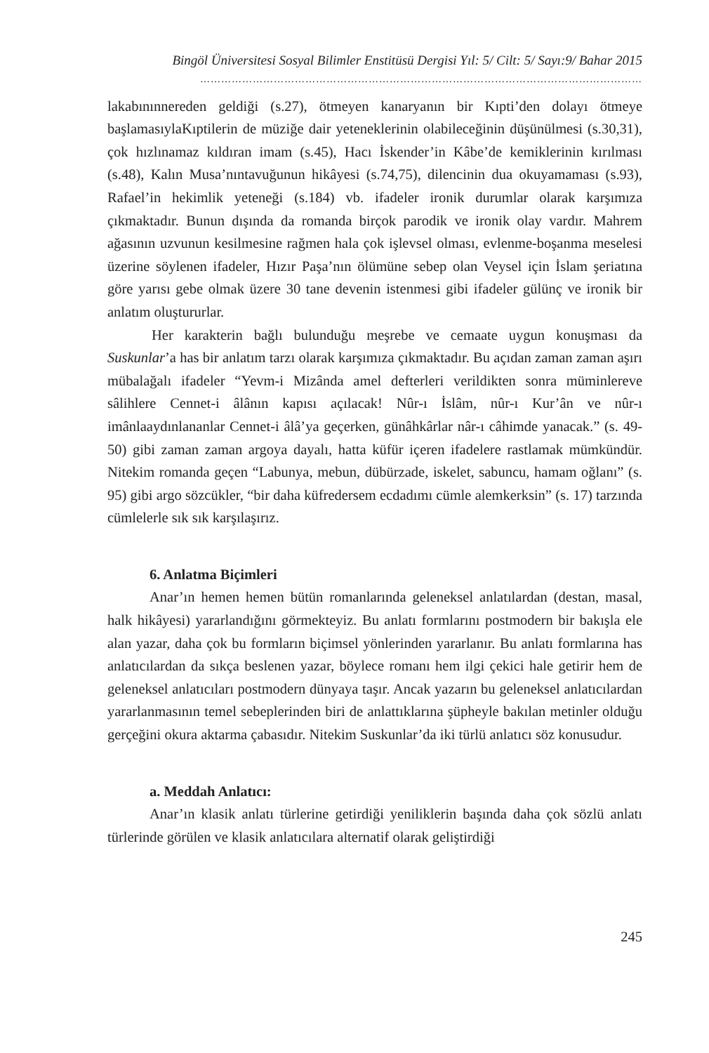Bingöl Üniversitesi Sosyal Bilimler Enstitüsü Dergisi Yıl: 5/ Cilt: 5/ Sayı:9/ Bahar 2015
………………………………………………………………………………………………………………
lakabınınnereden geldiği (s.27), ötmeyen kanaryanın bir Kıpti’den dolayı ötmeye başlamasıylaKıptilerin de müziğe dair yeteneklerinin olabileceğinin düşünülmesi (s.30,31), çok hızlınamaz kıldıran imam (s.45), Hacı İskender’in Kâbe’de kemiklerinin kırılması (s.48), Kalın Musa’nıntavuğunun hikâyesi (s.74,75), dilencinin dua okuyamaması (s.93), Rafael’in hekimlik yeteneği (s.184) vb. ifadeler ironik durumlar olarak karşımıza çıkmaktadır. Bunun dışında da romanda birçok parodik ve ironik olay vardır. Mahrem ağasının uzvunun kesilmesine rağmen hala çok işlevsel olması, evlenme-boşanma meselesi üzerine söylenen ifadeler, Hızır Paşa’nın ölümüne sebep olan Veysel için İslam şeriatına göre yarısı gebe olmak üzere 30 tane devenin istenmesi gibi ifadeler gülünç ve ironik bir anlatım oluştururlar.
Her karakterin bağlı bulunduğu meşrebe ve cemaate uygun konuşması da Suskunlar’a has bir anlatım tarzı olarak karşımıza çıkmaktadır. Bu açıdan zaman zaman aşırı mübalağalı ifadeler “Yevm-i Mizânda amel defterleri verildikten sonra müminlereve sâlihlere Cennet-i âlânın kapısı açılacak! Nûr-ı İslâm, nûr-ı Kur’ân ve nûr-ı imânlaaydınlananlar Cennet-i âlâ’ya geçerken, günâhkârlar nâr-ı câhimde yanacak.” (s. 49-50) gibi zaman zaman argoya dayalı, hatta küfür içeren ifadelere rastlamak mümkündür. Nitekim romanda geçen “Labunya, mebun, dübürzade, iskelet, sabuncu, hamam oğlanı” (s. 95) gibi argo sözcükler, “bir daha küfredersem ecdadımı cümle alemkerksin” (s. 17) tarzında cümlelerle sık sık karşılaşırız.
6. Anlatma Biçimleri
Anar’ın hemen hemen bütün romanlarında geleneksel anlatılardan (destan, masal, halk hikâyesi) yararlandığını görmekteyiz. Bu anlatı formlarını postmodern bir bakışla ele alan yazar, daha çok bu formların biçimsel yönlerinden yararlanır. Bu anlatı formlarına has anlatıcılardan da sıkça beslenen yazar, böylece romanı hem ilgi çekici hale getirir hem de geleneksel anlatıcıları postmodern dünyaya taşır. Ancak yazarın bu geleneksel anlatıcılardan yararlanmasının temel sebeplerinden biri de anlattıklarına şüpheyle bakılan metinler olduğu gerçeğini okura aktarma çabasıdır. Nitekim Suskunlar’da iki türlü anlatıcı söz konusudur.
a. Meddah Anlatıcı:
Anar’ın klasik anlatı türlerine getirdiği yeniliklerin başında daha çok sözlü anlatı türlerinde görülen ve klasik anlatıcılara alternatif olarak geliştirdiği
245